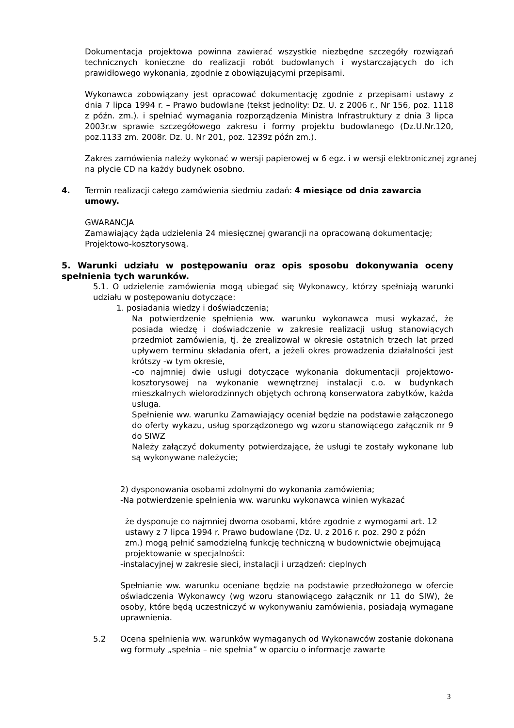Dokumentacja projektowa powinna zawierać wszystkie niezbędne szczegóły rozwiązań technicznych konieczne do realizacji robót budowlanych i wystarczających do ich prawidłowego wykonania, zgodnie z obowiązującymi przepisami.
Wykonawca zobowiązany jest opracować dokumentację zgodnie z przepisami ustawy z dnia 7 lipca 1994 r. – Prawo budowlane (tekst jednolity: Dz. U. z 2006 r., Nr 156, poz. 1118 z późn. zm.). i spełniać wymagania rozporządzenia Ministra Infrastruktury z dnia 3 lipca 2003r.w sprawie szczegółowego zakresu i formy projektu budowlanego (Dz.U.Nr.120, poz.1133 zm. 2008r. Dz. U. Nr 201, poz. 1239z późn zm.).
Zakres zamówienia należy wykonać w wersji papierowej w 6 egz. i w wersji elektronicznej zgranej na płycie CD na każdy budynek osobno.
4. Termin realizacji całego zamówienia siedmiu zadań: 4 miesiące od dnia zawarcia umowy.
GWARANCJA
Zamawiający żąda udzielenia 24 miesięcznej gwarancji na opracowaną dokumentację; Projektowo-kosztorysową.
5. Warunki udziału w postępowaniu oraz opis sposobu dokonywania oceny spełnienia tych warunków.
5.1. O udzielenie zamówienia mogą ubiegać się Wykonawcy, którzy spełniają warunki udziału w postępowaniu dotyczące:
1. posiadania wiedzy i doświadczenia;
Na potwierdzenie spełnienia ww. warunku wykonawca musi wykazać, że posiada wiedzę i doświadczenie w zakresie realizacji usług stanowiących przedmiot zamówienia, tj. że zrealizował w okresie ostatnich trzech lat przed upływem terminu składania ofert, a jeżeli okres prowadzenia działalności jest krótszy -w tym okresie,
-co najmniej dwie usługi dotyczące wykonania dokumentacji projektowo-kosztorysowej na wykonanie wewnętrznej instalacji c.o. w budynkach mieszkalnych wielorodzinnych objętych ochroną konserwatora zabytków, każda usługa.
Spełnienie ww. warunku Zamawiający oceniał będzie na podstawie załączonego do oferty wykazu, usług sporządzonego wg wzoru stanowiącego załącznik nr 9 do SIWZ
Należy załączyć dokumenty potwierdzające, że usługi te zostały wykonane lub są wykonywane należycie;
2) dysponowania osobami zdolnymi do wykonania zamówienia;
-Na potwierdzenie spełnienia ww. warunku wykonawca winien wykazać
że dysponuje co najmniej dwoma osobami, które zgodnie z wymogami art. 12 ustawy z 7 lipca 1994 r. Prawo budowlane (Dz. U. z 2016 r. poz. 290 z późn zm.) mogą pełnić samodzielną funkcję techniczną w budownictwie obejmującą projektowanie w specjalności:
-instalacyjnej w zakresie sieci, instalacji i urządzeń: cieplnych
Spełnianie ww. warunku oceniane będzie na podstawie przedłożonego w ofercie oświadczenia Wykonawcy (wg wzoru stanowiącego załącznik nr 11 do SIW), że osoby, które będą uczestniczyć w wykonywaniu zamówienia, posiadają wymagane uprawnienia.
5.2 Ocena spełnienia ww. warunków wymaganych od Wykonawców zostanie dokonana wg formuły „spełnia – nie spełnia” w oparciu o informacje zawarte
3